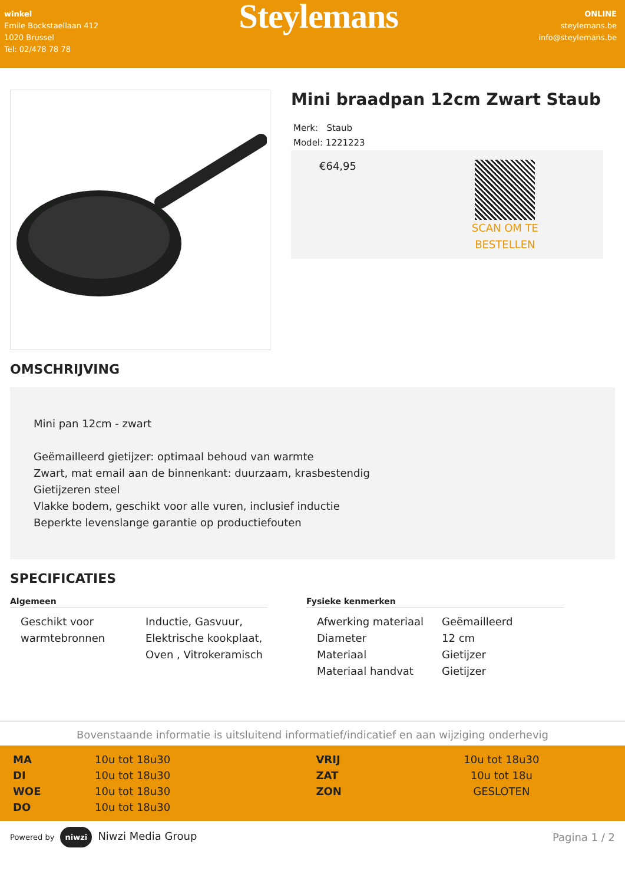winkel
Emile Bockstaellaan 412
1020 Brussel
Tel: 02/478 78 78
Steylemans
ONLINE
steylemans.be
info@steylemans.be
Mini braadpan 12cm Zwart Staub
Merk: Staub
Model: 1221223
€64,95
SCAN OM TE
BESTELLEN
OMSCHRIJVING
Mini pan 12cm - zwart
Geëmailleerd gietijzer: optimaal behoud van warmte
Zwart, mat email aan de binnenkant: duurzaam, krasbestendig
Gietijzeren steel
Vlakke bodem, geschikt voor alle vuren, inclusief inductie
Beperkte levenslange garantie op productiefouten
SPECIFICATIES
Algemeen
| Geschikt voor warmtebronnen | Inductie, Gasvuur, Elektrische kookplaat, Oven , Vitrokeramisch |
Fysieke kenmerken
| Afwerking materiaal | Geëmailleerd |
| Diameter | 12 cm |
| Materiaal | Gietijzer |
| Materiaal handvat | Gietijzer |
Bovenstaande informatie is uitsluitend informatief/indicatief en aan wijziging onderhevig
| MA | 10u tot 18u30 | VRIJ | 10u tot 18u30 |
| DI | 10u tot 18u30 | ZAT | 10u tot 18u |
| WOE | 10u tot 18u30 | ZON | GESLOTEN |
| DO | 10u tot 18u30 | | |
Powered by niwzi Niwzi Media Group
Pagina 1 / 2